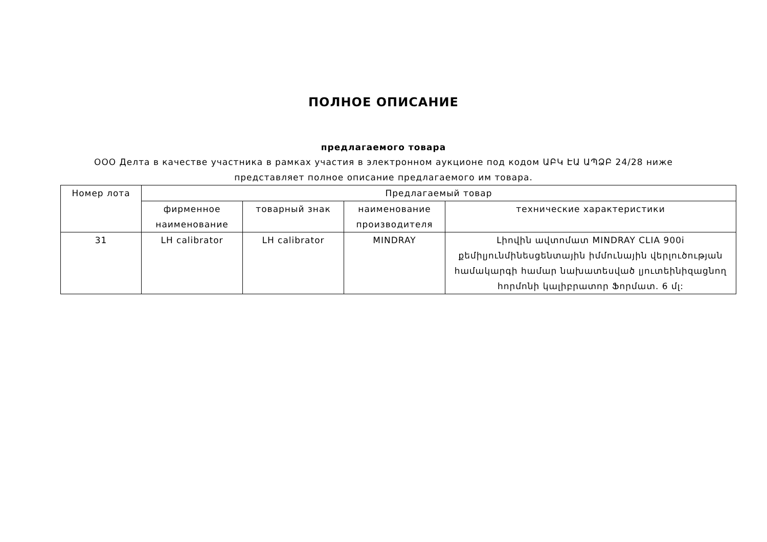ПОЛНОЕ ОПИСАНИЕ
предлагаемого товара
ООО Делта в качестве участника в рамках участия в электронном аукционе под кодом ԱԲԿ ԷԱ ԱՊՁԲ 24/28 ниже представляет полное описание предлагаемого им товара.
| Номер лота | Предлагаемый товар | | | |
| --- | --- | --- | --- | --- |
| | фирменное наименование | товарный знак | наименование производителя | технические характеристики |
| 31 | LH calibrator | LH calibrator | MINDRAY | Լիովին ավտոմատ MINDRAY CLIA 900i քեմիլյունմինեսցենտային իմմունային վերլուծության համակարգի համար նախատեսված լյուտեինիզացնող հորմոնի կալիբրատոր Ֆորմատ. 6 մլ: |